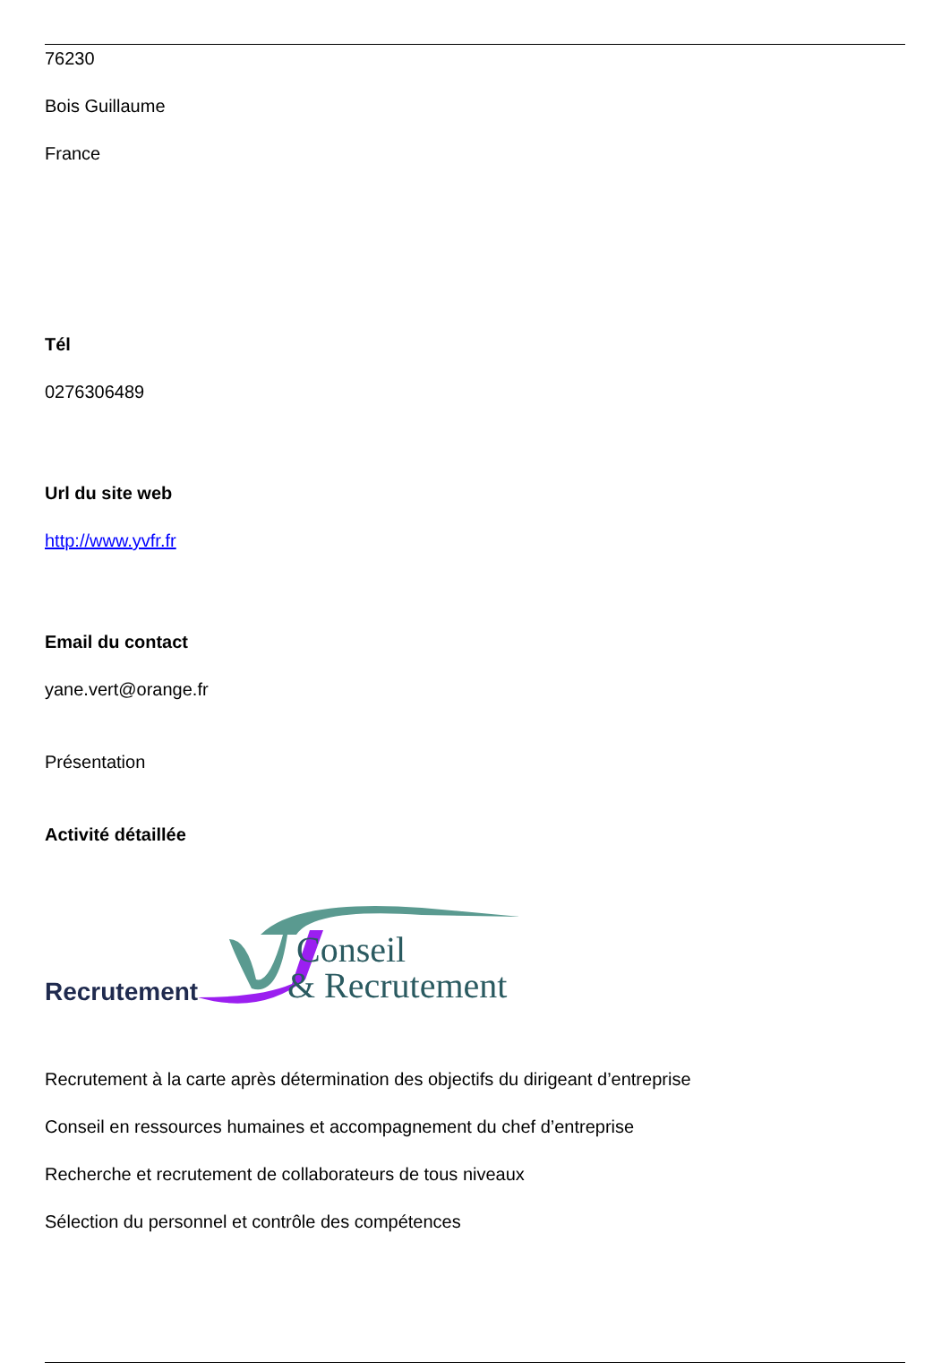76230
Bois Guillaume
France
Tél
0276306489
Url du site web
http://www.yvfr.fr
Email du contact
yane.vert@orange.fr
Présentation
Activité détaillée
Recrutement
Conseil
& Recrutement
Recrutement à la carte après détermination des objectifs du dirigeant d’entreprise
Conseil en ressources humaines et accompagnement du chef d’entreprise
Recherche et recrutement de collaborateurs de tous niveaux
Sélection du personnel et contrôle des compétences